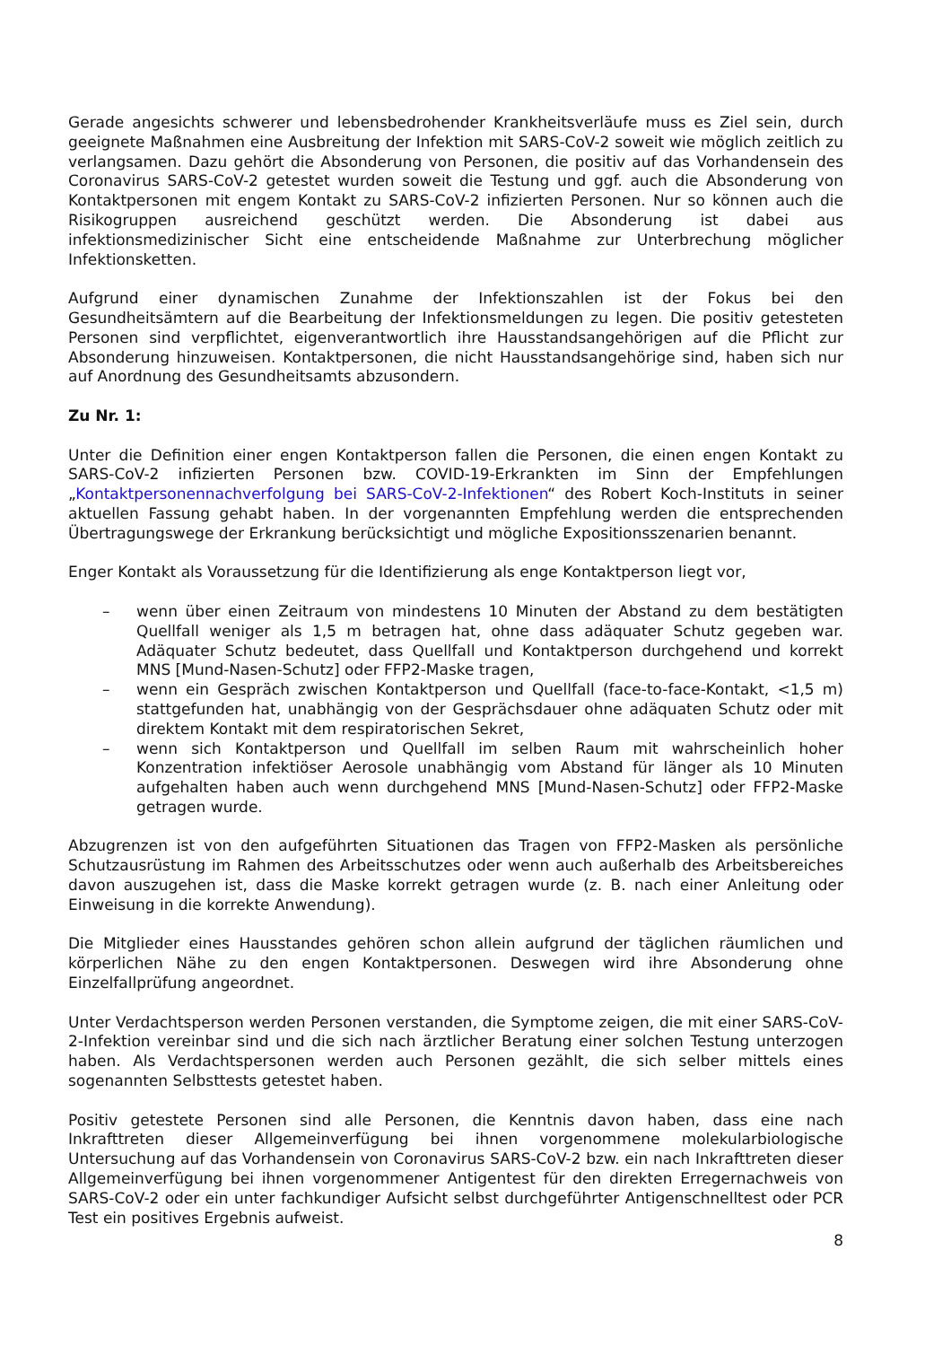Gerade angesichts schwerer und lebensbedrohender Krankheitsverläufe muss es Ziel sein, durch geeignete Maßnahmen eine Ausbreitung der Infektion mit SARS-CoV-2 soweit wie möglich zeitlich zu verlangsamen. Dazu gehört die Absonderung von Personen, die positiv auf das Vorhandensein des Coronavirus SARS-CoV-2 getestet wurden soweit die Testung und ggf. auch die Absonderung von Kontaktpersonen mit engem Kontakt zu SARS-CoV-2 infizierten Personen. Nur so können auch die Risikogruppen ausreichend geschützt werden. Die Absonderung ist dabei aus infektionsmedizinischer Sicht eine entscheidende Maßnahme zur Unterbrechung möglicher Infektionsketten.
Aufgrund einer dynamischen Zunahme der Infektionszahlen ist der Fokus bei den Gesundheitsämtern auf die Bearbeitung der Infektionsmeldungen zu legen. Die positiv getesteten Personen sind verpflichtet, eigenverantwortlich ihre Hausstandsangehörigen auf die Pflicht zur Absonderung hinzuweisen. Kontaktpersonen, die nicht Hausstandsangehörige sind, haben sich nur auf Anordnung des Gesundheitsamts abzusondern.
Zu Nr. 1:
Unter die Definition einer engen Kontaktperson fallen die Personen, die einen engen Kontakt zu SARS-CoV-2 infizierten Personen bzw. COVID-19-Erkrankten im Sinn der Empfehlungen „Kontaktpersonennachverfolgung bei SARS-CoV-2-Infektionen“ des Robert Koch-Instituts in seiner aktuellen Fassung gehabt haben. In der vorgenannten Empfehlung werden die entsprechenden Übertragungswege der Erkrankung berücksichtigt und mögliche Expositionsszenarien benannt.
Enger Kontakt als Voraussetzung für die Identifizierung als enge Kontaktperson liegt vor,
– wenn über einen Zeitraum von mindestens 10 Minuten der Abstand zu dem bestätigten Quellfall weniger als 1,5 m betragen hat, ohne dass adäquater Schutz gegeben war. Adäquater Schutz bedeutet, dass Quellfall und Kontaktperson durchgehend und korrekt MNS [Mund-Nasen-Schutz] oder FFP2-Maske tragen,
– wenn ein Gespräch zwischen Kontaktperson und Quellfall (face-to-face-Kontakt, <1,5 m) stattgefunden hat, unabhängig von der Gesprächsdauer ohne adäquaten Schutz oder mit direktem Kontakt mit dem respiratorischen Sekret,
– wenn sich Kontaktperson und Quellfall im selben Raum mit wahrscheinlich hoher Konzentration infektiöser Aerosole unabhängig vom Abstand für länger als 10 Minuten aufgehalten haben auch wenn durchgehend MNS [Mund-Nasen-Schutz] oder FFP2-Maske getragen wurde.
Abzugrenzen ist von den aufgeführten Situationen das Tragen von FFP2-Masken als persönliche Schutzausrüstung im Rahmen des Arbeitsschutzes oder wenn auch außerhalb des Arbeitsbereiches davon auszugehen ist, dass die Maske korrekt getragen wurde (z. B. nach einer Anleitung oder Einweisung in die korrekte Anwendung).
Die Mitglieder eines Hausstandes gehören schon allein aufgrund der täglichen räumlichen und körperlichen Nähe zu den engen Kontaktpersonen. Deswegen wird ihre Absonderung ohne Einzelfallprüfung angeordnet.
Unter Verdachtsperson werden Personen verstanden, die Symptome zeigen, die mit einer SARS-CoV-2-Infektion vereinbar sind und die sich nach ärztlicher Beratung einer solchen Testung unterzogen haben. Als Verdachtspersonen werden auch Personen gezählt, die sich selber mittels eines sogenannten Selbsttests getestet haben.
Positiv getestete Personen sind alle Personen, die Kenntnis davon haben, dass eine nach Inkrafttreten dieser Allgemeinverfügung bei ihnen vorgenommene molekularbiologische Untersuchung auf das Vorhandensein von Coronavirus SARS-CoV-2 bzw. ein nach Inkrafttreten dieser Allgemeinverfügung bei ihnen vorgenommener Antigentest für den direkten Erregernachweis von SARS-CoV-2 oder ein unter fachkundiger Aufsicht selbst durchgeführter Antigenschnelltest oder PCR Test ein positives Ergebnis aufweist.
8